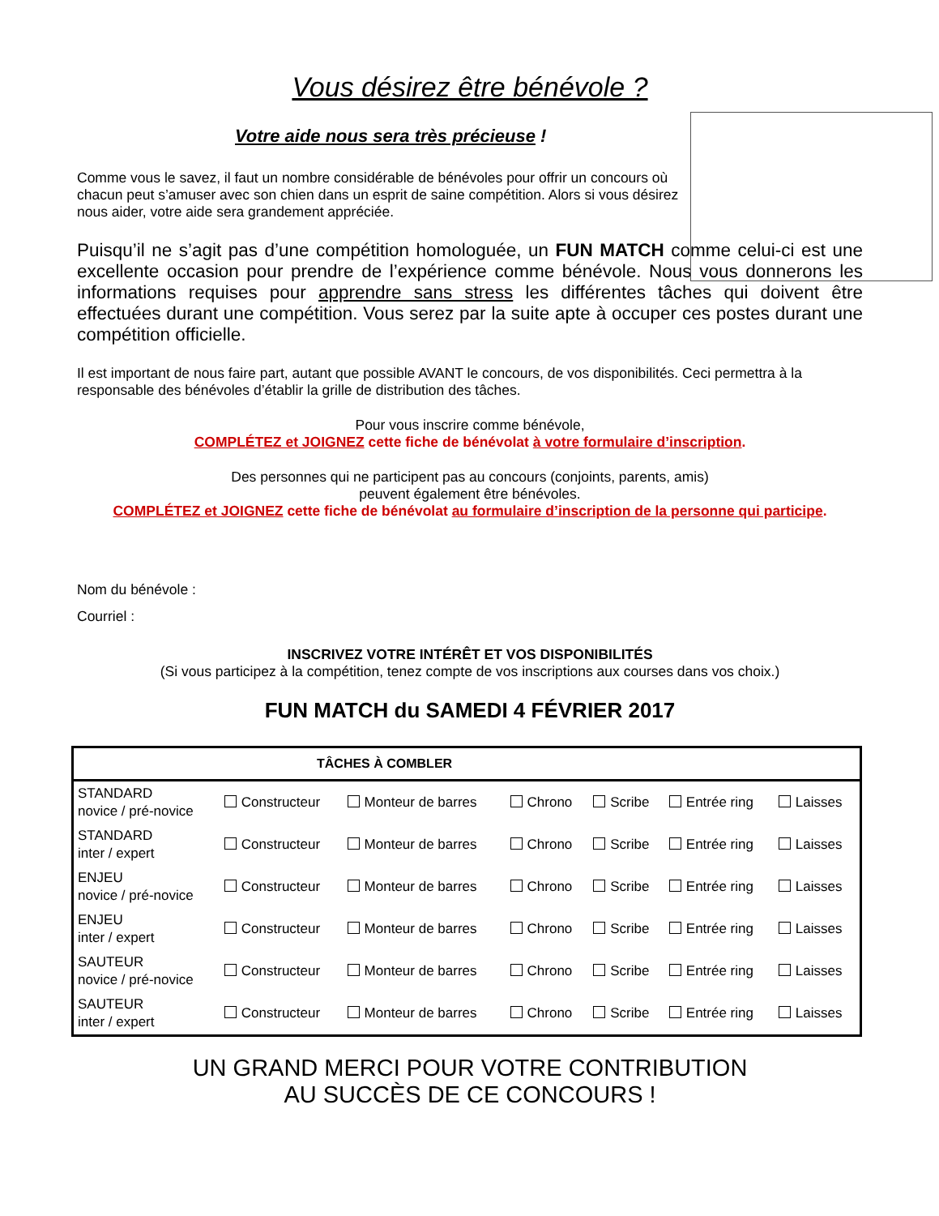Vous désirez être bénévole ?
Votre aide nous sera très précieuse !
Comme vous le savez, il faut un nombre considérable de bénévoles pour offrir un concours où
chacun peut s’amuser avec son chien dans un esprit de saine compétition. Alors si vous désirez
nous aider, votre aide sera grandement appréciée.
Puisqu’il ne s’agit pas d’une compétition homologuée, un FUN MATCH comme celui-ci est une excellente occasion pour prendre de l’expérience comme bénévole. Nous vous donnerons les informations requises pour apprendre sans stress les différentes tâches qui doivent être effectuées durant une compétition. Vous serez par la suite apte à occuper ces postes durant une compétition officielle.
Il est important de nous faire part, autant que possible AVANT le concours, de vos disponibilités. Ceci permettra à la responsable des bénévoles d’établir la grille de distribution des tâches.
Pour vous inscrire comme bénévole,
COMPLÉTEZ et JOIGNEZ cette fiche de bénévolat à votre formulaire d’inscription.
Des personnes qui ne participent pas au concours (conjoints, parents, amis)
peuvent également être bénévoles.
COMPLÉTEZ et JOIGNEZ cette fiche de bénévolat au formulaire d’inscription de la personne qui participe.
Nom du bénévole :
Courriel :
INSCRIVEZ VOTRE INTÉRÊT ET VOS DISPONIBILITÉS
(Si vous participez à la compétition, tenez compte de vos inscriptions aux courses dans vos choix.)
FUN MATCH du SAMEDI 4 FÉVRIER 2017
| TÂCHES À COMBLER | | | | | | |
| --- | --- | --- | --- | --- | --- | --- |
| STANDARD novice / pré-novice | Constructeur | Monteur de barres | Chrono | Scribe | Entrée ring | Laisses |
| STANDARD inter / expert | Constructeur | Monteur de barres | Chrono | Scribe | Entrée ring | Laisses |
| ENJEU novice / pré-novice | Constructeur | Monteur de barres | Chrono | Scribe | Entrée ring | Laisses |
| ENJEU inter / expert | Constructeur | Monteur de barres | Chrono | Scribe | Entrée ring | Laisses |
| SAUTEUR novice / pré-novice | Constructeur | Monteur de barres | Chrono | Scribe | Entrée ring | Laisses |
| SAUTEUR inter / expert | Constructeur | Monteur de barres | Chrono | Scribe | Entrée ring | Laisses |
UN GRAND MERCI POUR VOTRE CONTRIBUTION
AU SUCCÈS DE CE CONCOURS !